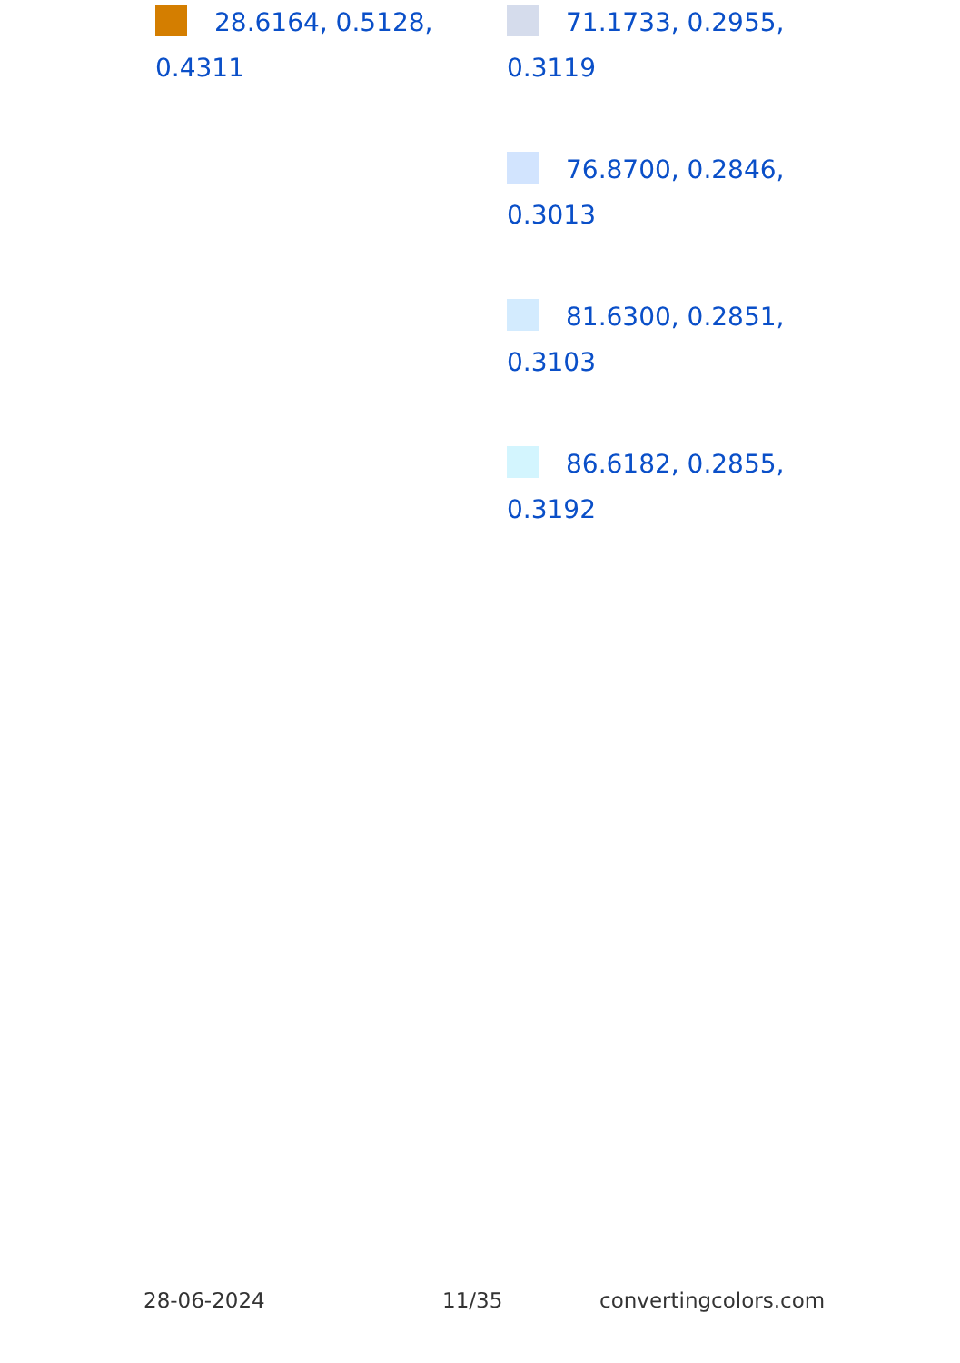28.6164, 0.5128, 0.4311
71.1733, 0.2955, 0.3119
76.8700, 0.2846, 0.3013
81.6300, 0.2851, 0.3103
86.6182, 0.2855, 0.3192
28-06-2024 11/35 convertingcolors.com